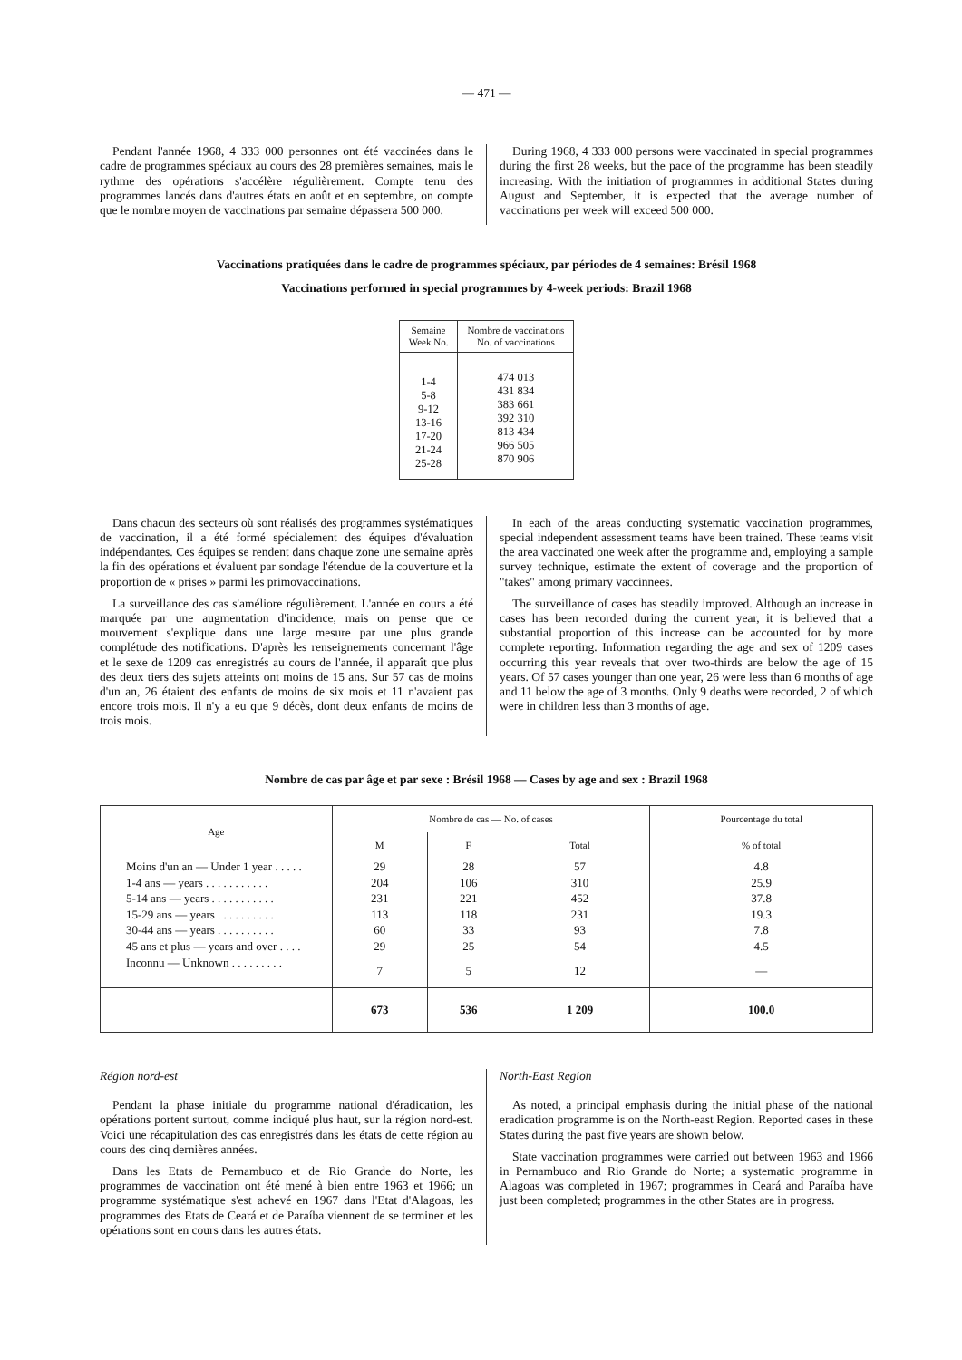— 471 —
Pendant l'année 1968, 4 333 000 personnes ont été vaccinées dans le cadre de programmes spéciaux au cours des 28 premières semaines, mais le rythme des opérations s'accélère régulièrement. Compte tenu des programmes lancés dans d'autres états en août et en septembre, on compte que le nombre moyen de vaccinations par semaine dépassera 500 000.
During 1968, 4 333 000 persons were vaccinated in special programmes during the first 28 weeks, but the pace of the programme has been steadily increasing. With the initiation of programmes in additional States during August and September, it is expected that the average number of vaccinations per week will exceed 500 000.
Vaccinations pratiquées dans le cadre de programmes spéciaux, par périodes de 4 semaines: Brésil 1968
Vaccinations performed in special programmes by 4-week periods: Brazil 1968
| Semaine Week No. | Nombre de vaccinations No. of vaccinations |
| --- | --- |
| 1-4 5-8 9-12 13-16 17-20 21-24 25-28 | 474 013 431 834 383 661 392 310 813 434 966 505 870 906 |
Dans chacun des secteurs où sont réalisés des programmes systématiques de vaccination, il a été formé spécialement des équipes d'évaluation indépendantes. Ces équipes se rendent dans chaque zone une semaine après la fin des opérations et évaluent par sondage l'étendue de la couverture et la proportion de « prises » parmi les primovaccinations.
La surveillance des cas s'améliore régulièrement. L'année en cours a été marquée par une augmentation d'incidence, mais on pense que ce mouvement s'explique dans une large mesure par une plus grande complétude des notifications. D'après les renseignements concernant l'âge et le sexe de 1209 cas enregistrés au cours de l'année, il apparaît que plus des deux tiers des sujets atteints ont moins de 15 ans. Sur 57 cas de moins d'un an, 26 étaient des enfants de moins de six mois et 11 n'avaient pas encore trois mois. Il n'y a eu que 9 décès, dont deux enfants de moins de trois mois.
In each of the areas conducting systematic vaccination programmes, special independent assessment teams have been trained. These teams visit the area vaccinated one week after the programme and, employing a sample survey technique, estimate the extent of coverage and the proportion of "takes" among primary vaccinnees.
The surveillance of cases has steadily improved. Although an increase in cases has been recorded during the current year, it is believed that a substantial proportion of this increase can be accounted for by more complete reporting. Information regarding the age and sex of 1209 cases occurring this year reveals that over two-thirds are below the age of 15 years. Of 57 cases younger than one year, 26 were less than 6 months of age and 11 below the age of 3 months. Only 9 deaths were recorded, 2 of which were in children less than 3 months of age.
Nombre de cas par âge et par sexe : Brésil 1968 — Cases by age and sex : Brazil 1968
| Age | Nombre de cas — No. of cases | | | Pourcentage du total |
| --- | --- | --- | --- | --- |
| | M | F | Total | % of total |
| Moins d'un an — Under 1 year . . . . . | 29 | 28 | 57 | 4.8 |
| 1-4 ans — years . . . . . . . . . . . | 204 | 106 | 310 | 25.9 |
| 5-14 ans — years . . . . . . . . . . . | 231 | 221 | 452 | 37.8 |
| 15-29 ans — years . . . . . . . . . . | 113 | 118 | 231 | 19.3 |
| 30-44 ans — years . . . . . . . . . . | 60 | 33 | 93 | 7.8 |
| 45 ans et plus — years and over . . . . | 29 | 25 | 54 | 4.5 |
| Inconnu — Unknown . . . . . . . . . | 7 | 5 | 12 | — |
| | 673 | 536 | 1 209 | 100.0 |
Région nord-est
Pendant la phase initiale du programme national d'éradication, les opérations portent surtout, comme indiqué plus haut, sur la région nord-est. Voici une récapitulation des cas enregistrés dans les états de cette région au cours des cinq dernières années.
Dans les Etats de Pernambuco et de Rio Grande do Norte, les programmes de vaccination ont été mené à bien entre 1963 et 1966; un programme systématique s'est achevé en 1967 dans l'Etat d'Alagoas, les programmes des Etats de Ceará et de Paraíba viennent de se terminer et les opérations sont en cours dans les autres états.
North-East Region
As noted, a principal emphasis during the initial phase of the national eradication programme is on the North-east Region. Reported cases in these States during the past five years are shown below.
State vaccination programmes were carried out between 1963 and 1966 in Pernambuco and Rio Grande do Norte; a systematic programme in Alagoas was completed in 1967; programmes in Ceará and Paraíba have just been completed; programmes in the other States are in progress.